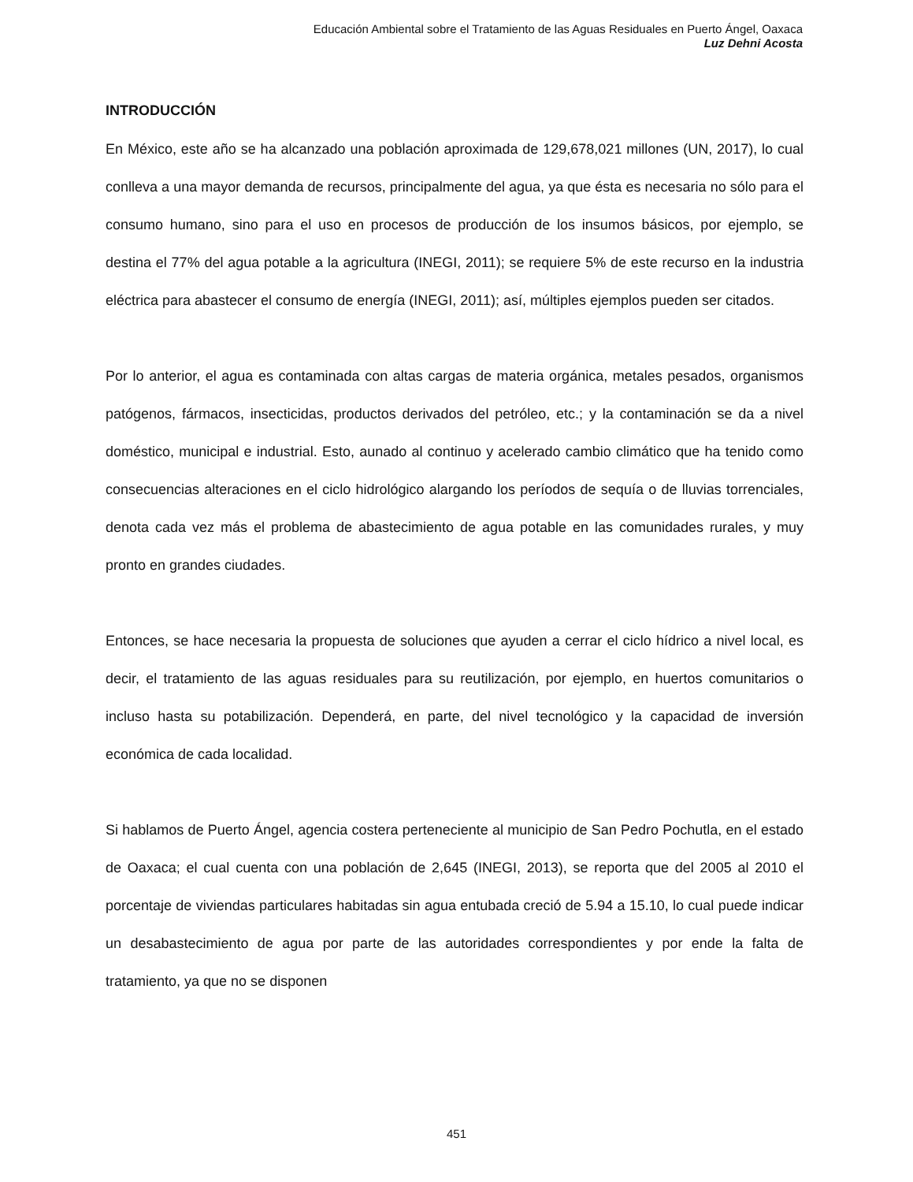Educación Ambiental sobre el Tratamiento de las Aguas Residuales en Puerto Ángel, Oaxaca
Luz Dehni Acosta
INTRODUCCIÓN
En México, este año se ha alcanzado una población aproximada de 129,678,021 millones (UN, 2017), lo cual conlleva a una mayor demanda de recursos, principalmente del agua, ya que ésta es necesaria no sólo para el consumo humano, sino para el uso en procesos de producción de los insumos básicos, por ejemplo, se destina el 77% del agua potable a la agricultura (INEGI, 2011); se requiere 5% de este recurso en la industria eléctrica para abastecer el consumo de energía (INEGI, 2011); así, múltiples ejemplos pueden ser citados.
Por lo anterior, el agua es contaminada con altas cargas de materia orgánica, metales pesados, organismos patógenos, fármacos, insecticidas, productos derivados del petróleo, etc.; y la contaminación se da a nivel doméstico, municipal e industrial. Esto, aunado al continuo y acelerado cambio climático que ha tenido como consecuencias alteraciones en el ciclo hidrológico alargando los períodos de sequía o de lluvias torrenciales, denota cada vez más el problema de abastecimiento de agua potable en las comunidades rurales, y muy pronto en grandes ciudades.
Entonces, se hace necesaria la propuesta de soluciones que ayuden a cerrar el ciclo hídrico a nivel local, es decir, el tratamiento de las aguas residuales para su reutilización, por ejemplo, en huertos comunitarios o incluso hasta su potabilización. Dependerá, en parte, del nivel tecnológico y la capacidad de inversión económica de cada localidad.
Si hablamos de Puerto Ángel, agencia costera perteneciente al municipio de San Pedro Pochutla, en el estado de Oaxaca; el cual cuenta con una población de 2,645 (INEGI, 2013), se reporta que del 2005 al 2010 el porcentaje de viviendas particulares habitadas sin agua entubada creció de 5.94 a 15.10, lo cual puede indicar un desabastecimiento de agua por parte de las autoridades correspondientes y por ende la falta de tratamiento, ya que no se disponen
451